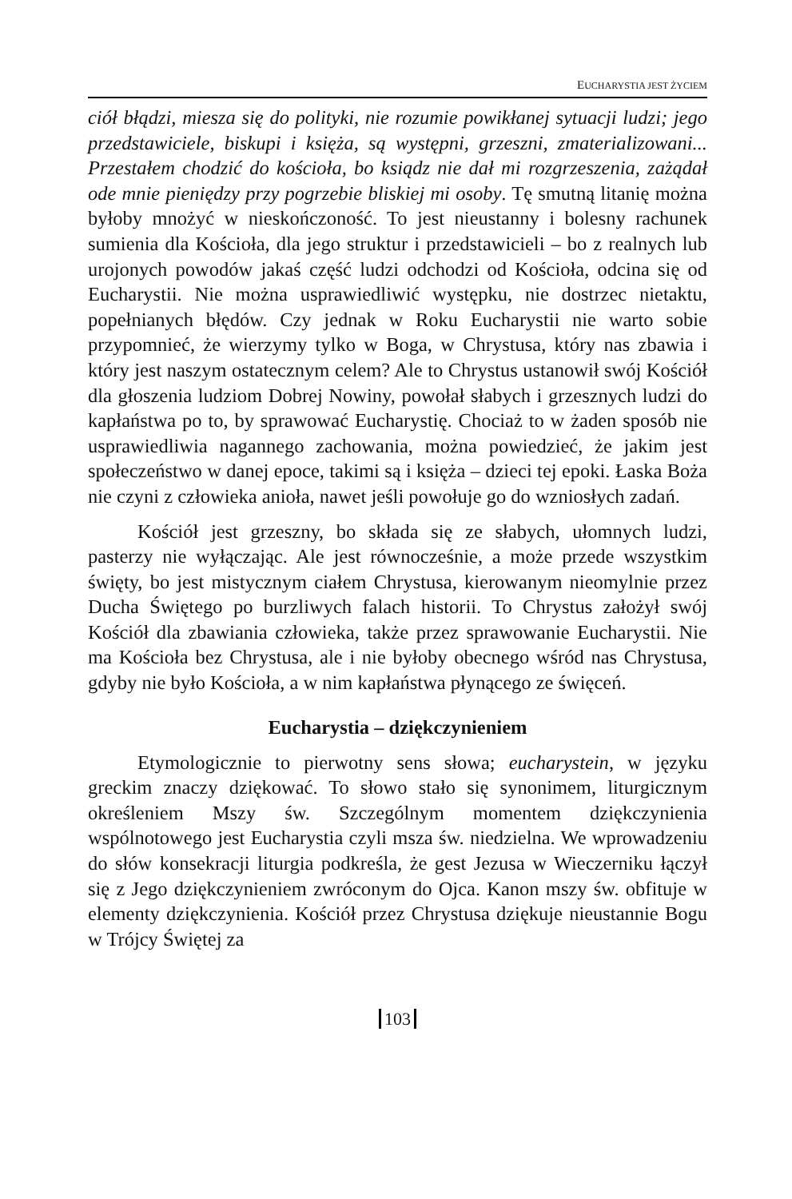EUCHARYSTIA JEST ŻYCIEM
ciół błądzi, miesza się do polityki, nie rozumie powikłanej sytuacji ludzi; jego przedstawiciele, biskupi i księża, są występni, grzeszni, zmaterializowani... Przestałem chodzić do kościoła, bo ksiądz nie dał mi rozgrzeszenia, zażądał ode mnie pieniędzy przy pogrzebie bliskiej mi osoby. Tę smutną litanię można byłoby mnożyć w nieskończoność. To jest nieustanny i bolesny rachunek sumienia dla Kościoła, dla jego struktur i przedstawicieli – bo z realnych lub urojonych powodów jakaś część ludzi odchodzi od Kościoła, odcina się od Eucharystii. Nie można usprawiedliwić występku, nie dostrzec nietaktu, popełnianych błędów. Czy jednak w Roku Eucharystii nie warto sobie przypomnieć, że wierzymy tylko w Boga, w Chrystusa, który nas zbawia i który jest naszym ostatecznym celem? Ale to Chrystus ustanowił swój Kościół dla głoszenia ludziom Dobrej Nowiny, powołał słabych i grzesznych ludzi do kapłaństwa po to, by sprawować Eucharystię. Chociaż to w żaden sposób nie usprawiedliwia nagannego zachowania, można powiedzieć, że jakim jest społeczeństwo w danej epoce, takimi są i księża – dzieci tej epoki. Łaska Boża nie czyni z człowieka anioła, nawet jeśli powołuje go do wzniosłych zadań.
Kościół jest grzeszny, bo składa się ze słabych, ułomnych ludzi, pasterzy nie wyłączając. Ale jest równocześnie, a może przede wszystkim święty, bo jest mistycznym ciałem Chrystusa, kierowanym nieomylnie przez Ducha Świętego po burzliwych falach historii. To Chrystus założył swój Kościół dla zbawiania człowieka, także przez sprawowanie Eucharystii. Nie ma Kościoła bez Chrystusa, ale i nie byłoby obecnego wśród nas Chrystusa, gdyby nie było Kościoła, a w nim kapłaństwa płynącego ze święceń.
Eucharystia – dziękczynieniem
Etymologicznie to pierwotny sens słowa; eucharystein, w języku greckim znaczy dziękować. To słowo stało się synonimem, liturgicznym określeniem Mszy św. Szczególnym momentem dziękczynienia wspólnotowego jest Eucharystia czyli msza św. niedzielna. We wprowadzeniu do słów konsekracji liturgia podkreśla, że gest Jezusa w Wieczerniku łączył się z Jego dziękczynieniem zwróconym do Ojca. Kanon mszy św. obfituje w elementy dziękczynienia. Kościół przez Chrystusa dziękuje nieustannie Bogu w Trójcy Świętej za
103